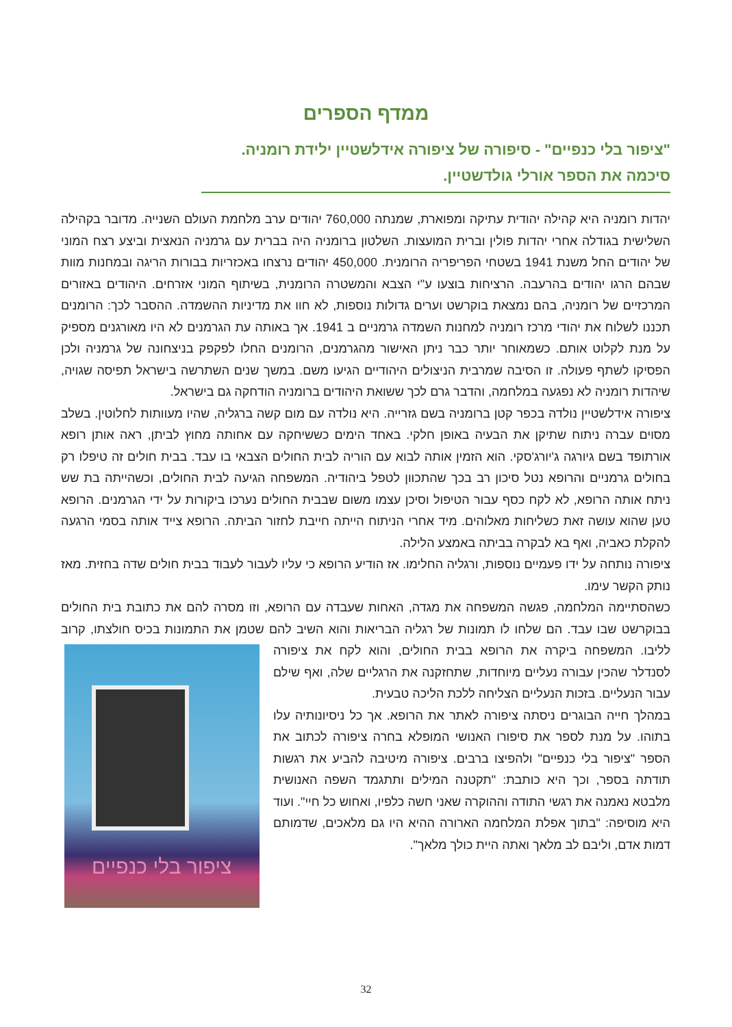ממדף הספרים
"ציפור בלי כנפיים" - סיפורה של ציפורה אידלשטיין ילידת רומניה.
סיכמה את הספר אורלי גולדשטיין.
יהדות רומניה היא קהילה יהודית עתיקה ומפוארת, שמנתה 760,000 יהודים ערב מלחמת העולם השנייה. מדובר בקהילה השלישית בגודלה אחרי יהדות פולין וברית המועצות. השלטון ברומניה היה בברית עם גרמניה הנאצית וביצע רצח המוני של יהודים החל משנת 1941 בשטחי הפריפריה הרומנית. 450,000 יהודים נרצחו באכזריות בבורות הריגה ובמחנות מוות שבהם הרגו יהודים בהרעבה. הרציחות בוצעו ע"י הצבא והמשטרה הרומנית, בשיתוף המוני אזרחים. היהודים באזורים המרכזיים של רומניה, בהם נמצאת בוקרשט וערים גדולות נוספות, לא חוו את מדיניות ההשמדה. ההסבר לכך: הרומנים תכננו לשלוח את יהודי מרכז רומניה למחנות השמדה גרמניים ב 1941. אך באותה עת הגרמנים לא היו מאורגנים מספיק על מנת לקלוט אותם. כשמאוחר יותר כבר ניתן האישור מהגרמנים, הרומנים החלו לפקפק בניצחונה של גרמניה ולכן הפסיקו לשתף פעולה. זו הסיבה שמרבית הניצולים היהודיים הגיעו משם. במשך שנים השתרשה בישראל תפיסה שגויה, שיהדות רומניה לא נפגעה במלחמה, והדבר גרם לכך ששואת היהודים ברומניה הודחקה גם בישראל.
ציפורה אידלשטיין נולדה בכפר קטן ברומניה בשם גזרייה. היא נולדה עם מום קשה ברגליה, שהיו מעוותות לחלוטין. בשלב מסוים עברה ניתוח שתיקן את הבעיה באופן חלקי. באחד הימים כששיחקה עם אחותה מחוץ לביתן, ראה אותן רופא אורתופד בשם גיורגה ג'יורג'סקי. הוא הזמין אותה לבוא עם הוריה לבית החולים הצבאי בו עבד. בבית חולים זה טיפלו רק בחולים גרמניים והרופא נטל סיכון רב בכך שהתכוון לטפל ביהודיה. המשפחה הגיעה לבית החולים, וכשהייתה בת שש ניתח אותה הרופא, לא לקח כסף עבור הטיפול וסיכן עצמו משום שבבית החולים נערכו ביקורות על ידי הגרמנים. הרופא טען שהוא עושה זאת כשליחות מאלוהים. מיד אחרי הניתוח הייתה חייבת לחזור הביתה. הרופא צייד אותה בסמי הרגעה להקלת כאביה, ואף בא לבקרה בביתה באמצע הלילה.
ציפורה נותחה על ידו פעמיים נוספות, ורגליה החלימו. אז הודיע הרופא כי עליו לעבור לעבוד בבית חולים שדה בחזית. מאז נותק הקשר עימו.
כשהסתיימה המלחמה, פגשה המשפחה את מגדה, האחות שעבדה עם הרופא, וזו מסרה להם את כתובת בית החולים בבוקרשט שבו עבד. הם שלחו לו תמונות של רגליה הבריאות והוא השיב להם שטמן ציפור בלי כנפיים את התמונות בכיס חולצתו, קרוב לליבו. המשפחה ביקרה את הרופא בבית החולים, והוא לקח את ציפורה לסנדלר שהכין עבורה נעליים מיוחדות, שתחזקנה את הרגליים שלה, ואף שילם עבור הנעליים. בזכות הנעליים הצליחה ללכת הליכה טבעית.
במהלך חייה הבוגרים ניסתה ציפורה לאתר את הרופא. אך כל ניסיונותיה עלו בתוהו. על מנת לספר את סיפורו האנושי המופלא בחרה ציפורה לכתוב את הספר "ציפור בלי כנפיים" ולהפיצו ברבים. ציפורה מיטיבה להביע את רגשות תודתה בספר, וכך היא כותבת: "תקטנה המילים ותתגמד השפה האנושית מלבטא נאמנה את רגשי התודה וההוקרה שאני חשה כלפיו, ואחוש כל חיי". ועוד היא מוסיפה: "בתוך אפלת המלחמה הארורה ההיא היו גם מלאכים, שדמותם דמות אדם, וליבם לב מלאך ואתה היית כולך מלאך".
32